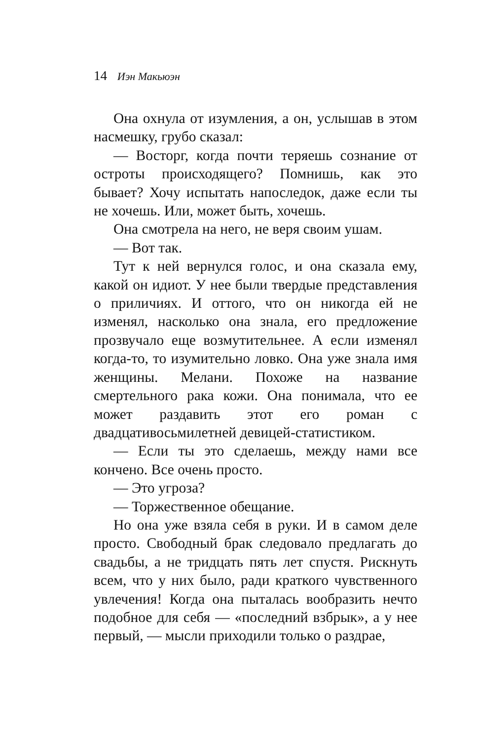14 Иэн Макьюэн
Она охнула от изумления, а он, услышав в этом насмешку, грубо сказал:
— Восторг, когда почти теряешь сознание от остроты происходящего? Помнишь, как это бывает? Хочу испытать напоследок, даже если ты не хочешь. Или, может быть, хочешь.
Она смотрела на него, не веря своим ушам.
— Вот так.
Тут к ней вернулся голос, и она сказала ему, какой он идиот. У нее были твердые представления о приличиях. И оттого, что он никогда ей не изменял, насколько она знала, его предложение прозвучало еще возмутительнее. А если изменял когда-то, то изумительно ловко. Она уже знала имя женщины. Мелани. Похоже на название смертельного рака кожи. Она понимала, что ее может раздавить этот его роман с двадцативосьмилетней девицей-статистиком.
— Если ты это сделаешь, между нами все кончено. Все очень просто.
— Это угроза?
— Торжественное обещание.
Но она уже взяла себя в руки. И в самом деле просто. Свободный брак следовало предлагать до свадьбы, а не тридцать пять лет спустя. Рискнуть всем, что у них было, ради краткого чувственного увлечения! Когда она пыталась вообразить нечто подобное для себя — «последний взбрык», а у нее первый, — мысли приходили только о раздрае,